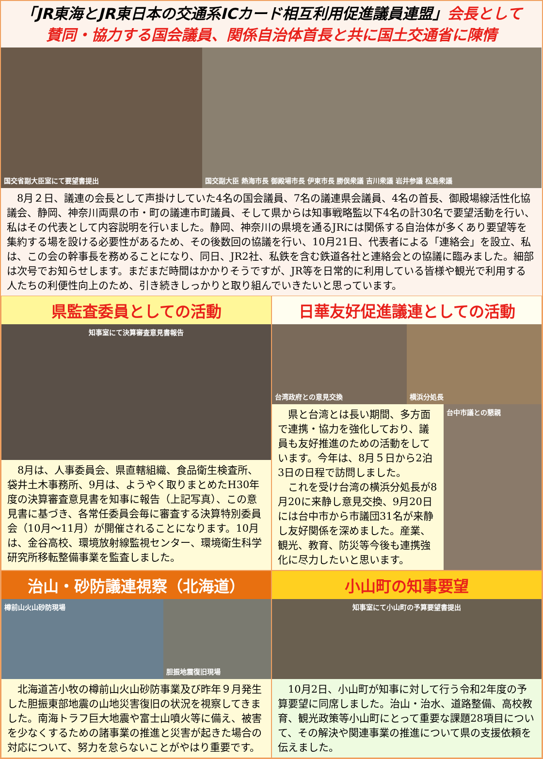「JR東海とJR東日本の交通系ICカード相互利用促進議員連盟」会長として
賛同・協力する国会議員、関係自治体首長と共に国土交通省に陳情
国交省副大臣室にて要望書提出 国交副大臣 熱海市長 御殿場市長 伊東市長 勝俣衆議 吉川衆議 岩井参議 松島衆議
　8月２日、議連の会長として声掛けしていた4名の国会議員、7名の議連県会議員、4名の首長、御殿場線活性化協議会、静岡、神奈川両県の市・町の議連市町議員、そして県からは知事戦略監以下4名の計30名で要望活動を行い、私はその代表として内容説明を行いました。静岡、神奈川の県境を通るJRには関係する自治体が多くあり要望等を集約する場を設ける必要性があるため、その後数回の協議を行い、10月21日、代表者による「連絡会」を設立、私は、この会の幹事長を務めることになり、同日、JR2社、私鉄を含む鉄道各社と連絡会との協議に臨みました。細部は次号でお知らせします。まだまだ時間はかかりそうですが、JR等を日常的に利用している皆様や観光で利用する人たちの利便性向上のため、引き続きしっかりと取り組んでいきたいと思っています。
県監査委員としての活動
知事室にて決算審査意見書報告
　8月は、人事委員会、県直轄組織、食品衛生検査所、袋井土木事務所、9月は、ようやく取りまとめたH30年度の決算審査意見書を知事に報告（上記写真）、この意見書に基づき、各常任委員会毎に審査する決算特別委員会（10月～11月）が開催されることになります。10月は、金谷高校、環境放射線監視センター、環境衛生科学研究所移転整備事業を監査しました。
日華友好促進議連としての活動
台湾政府との意見交換 横浜分処長
　県と台湾とは長い期間、多方面で連携・協力を強化しており、議員も友好推進のための活動をしています。今年は、8月５日から2泊3日の日程で訪問しました。
　これを受け台湾の横浜分処長が8月20に来静し意見交換、9月20日には台中市から市議団31名が来静し友好関係を深めました。産業、観光、教育、防災等今後も連携強化に尽力したいと思います。
台中市議との懇親
治山・砂防議連視察（北海道）
樽前山火山砂防現場 胆振地震復旧現場
　北海道苫小牧の樽前山火山砂防事業及び昨年９月発生した胆振東部地震の山地災害復旧の状況を視察してきました。南海トラフ巨大地震や富士山噴火等に備え、被害を少なくするための諸事業の推進と災害が起きた場合の対応について、努力を怠らないことがやはり重要です。
小山町の知事要望
知事室にて小山町の予算要望書提出
　10月2日、小山町が知事に対して行う令和2年度の予算要望に同席しました。治山・治水、道路整備、高校教育、観光政策等小山町にとって重要な課題28項目について、その解決や関連事業の推進について県の支援依頼を伝えました。